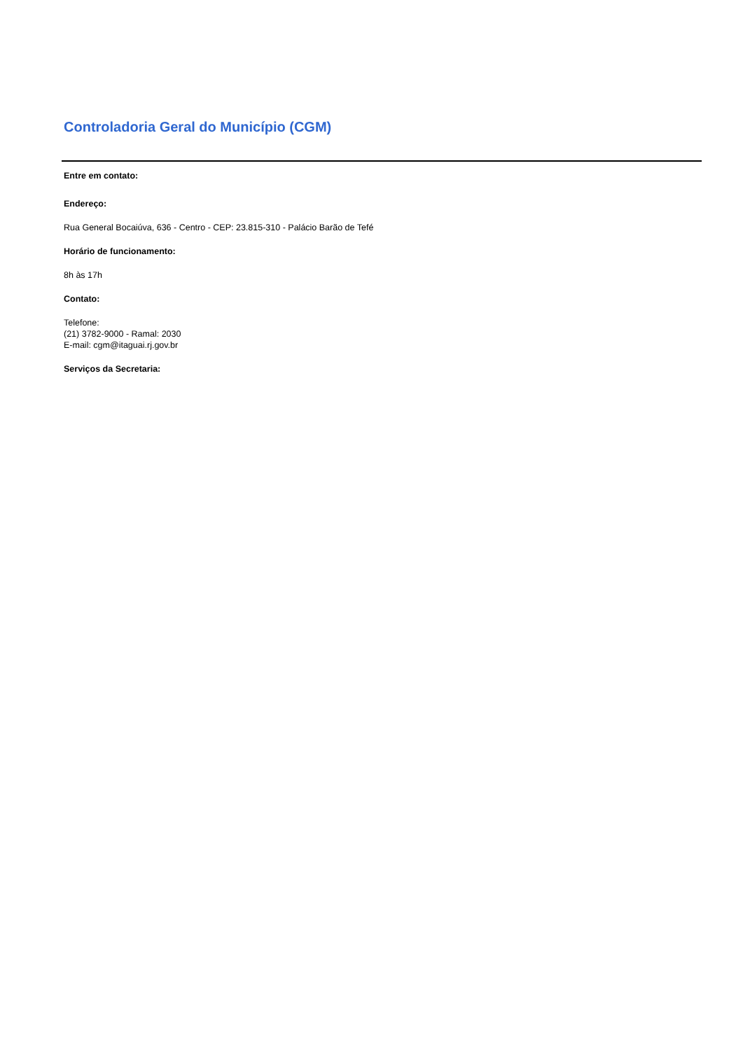Controladoria Geral do Município (CGM)
Entre em contato:
Endereço:
Rua General Bocaiúva, 636 - Centro - CEP: 23.815-310 - Palácio Barão de Tefé
Horário de funcionamento:
8h às 17h
Contato:
Telefone:
(21) 3782-9000 - Ramal: 2030
E-mail: cgm@itaguai.rj.gov.br
Serviços da Secretaria: